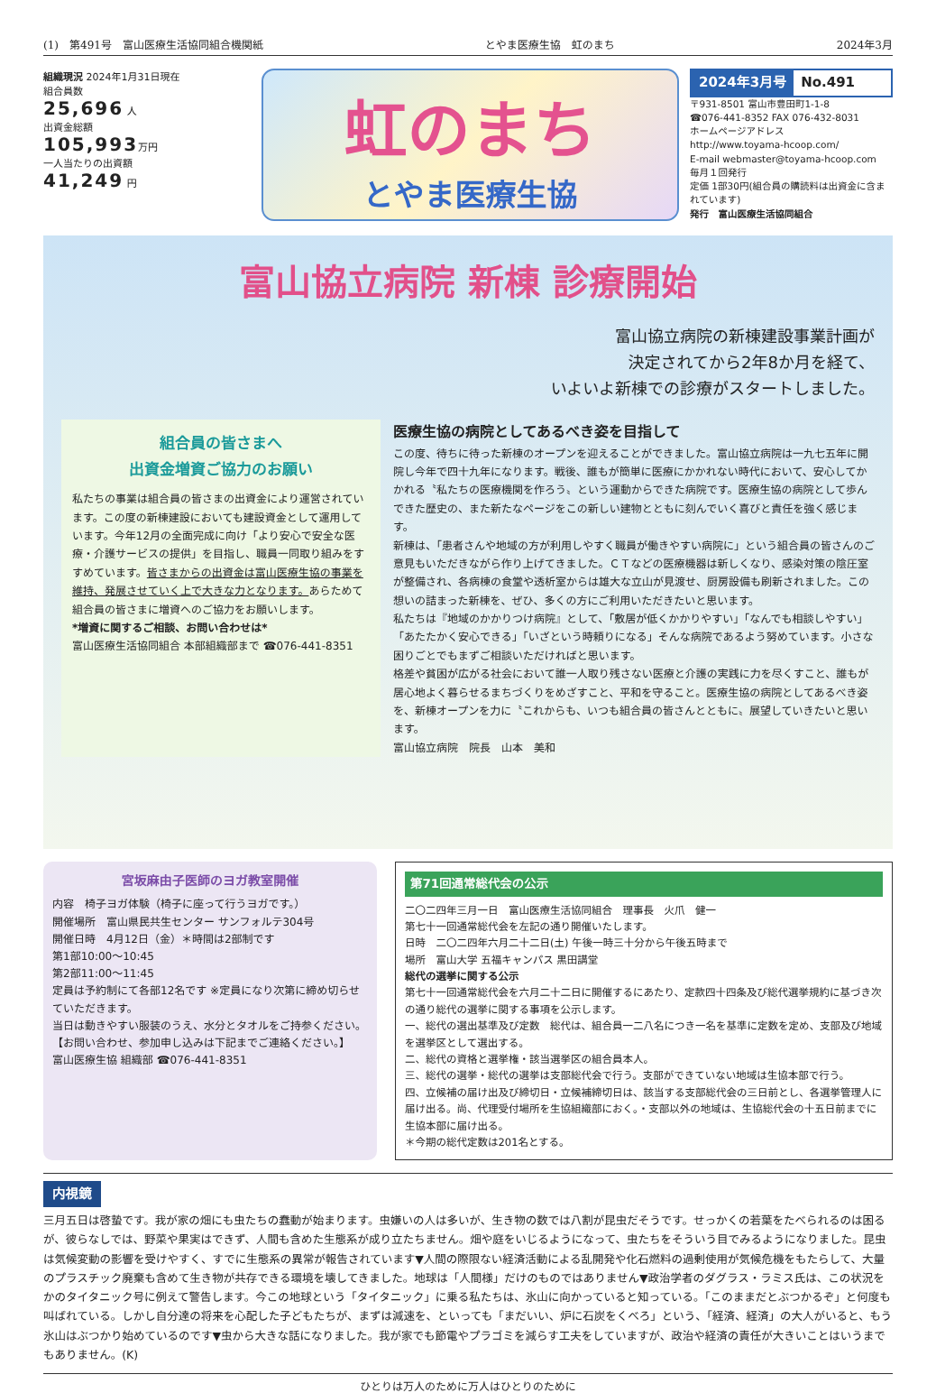(1)　第491号　富山医療生活協同組合機関紙 とやま医療生協　虹のまち 2024年3月
組織現況 2024年1月31日現在
組合員数
25,696 人
出資金総額
105,993万円
一人当たりの出資額
41,249 円
虹のまち
とやま医療生協
2024年3月号 No.491
〒931-8501 富山市豊田町1-1-8
☎076-441-8352 FAX 076-432-8031
ホームページアドレス
http://www.toyama-hcoop.com/
E-mail webmaster@toyama-hcoop.com
毎月１回発行
定価 1部30円(組合員の購読料は出資金に含まれています)
発行　富山医療生活協同組合
富山協立病院 新棟 診療開始
富山協立病院の新棟建設事業計画が
決定されてから2年8か月を経て、
いよいよ新棟での診療がスタートしました。
組合員の皆さまへ
出資金増資ご協力のお願い
私たちの事業は組合員の皆さまの出資金により運営されています。この度の新棟建設においても建設資金として運用しています。今年12月の全面完成に向け「より安心で安全な医療・介護サービスの提供」を目指し、職員一同取り組みをすすめています。皆さまからの出資金は富山医療生協の事業を維持、発展させていく上で大きな力となります。あらためて組合員の皆さまに増資へのご協力をお願いします。
*増資に関するご相談、お問い合わせは*
富山医療生活協同組合 本部組織部まで ☎076-441-8351
医療生協の病院としてあるべき姿を目指して
この度、待ちに待った新棟のオープンを迎えることができました。富山協立病院は一九七五年に開院し今年で四十九年になります。戦後、誰もが簡単に医療にかかれない時代において、安心してかかれる〝私たちの医療機関を作ろう〟という運動からできた病院です。医療生協の病院として歩んできた歴史の、また新たなページをこの新しい建物とともに刻んでいく喜びと責任を強く感じます。
新棟は、「患者さんや地域の方が利用しやすく職員が働きやすい病院に」という組合員の皆さんのご意見もいただきながら作り上げてきました。ＣＴなどの医療機器は新しくなり、感染対策の陰圧室が整備され、各病棟の食堂や透析室からは雄大な立山が見渡せ、厨房設備も刷新されました。この想いの詰まった新棟を、ぜひ、多くの方にご利用いただきたいと思います。
私たちは『地域のかかりつけ病院』として、「敷居が低くかかりやすい」「なんでも相談しやすい」「あたたかく安心できる」「いざという時頼りになる」そんな病院であるよう努めています。小さな困りごとでもまずご相談いただければと思います。
格差や貧困が広がる社会において誰一人取り残さない医療と介護の実践に力を尽くすこと、誰もが居心地よく暮らせるまちづくりをめざすこと、平和を守ること。医療生協の病院としてあるべき姿を、新棟オープンを力に〝これからも、いつも組合員の皆さんとともに〟展望していきたいと思います。
富山協立病院　院長　山本　美和
宮坂麻由子医師のヨガ教室開催
内容　椅子ヨガ体験（椅子に座って行うヨガです。）
開催場所　富山県民共生センター サンフォルテ304号
開催日時　4月12日（金）＊時間は2部制です
第1部10:00～10:45
第2部11:00～11:45
定員は予約制にて各部12名です ※定員になり次第に締め切らせていただきます。
当日は動きやすい服装のうえ、水分とタオルをご持参ください。
【お問い合わせ、参加申し込みは下記までご連絡ください。】
富山医療生協 組織部 ☎076-441-8351
第71回通常総代会の公示
二〇二四年三月一日　富山医療生活協同組合　理事長　火爪　健一
第七十一回通常総代会を左記の通り開催いたします。
日時　二〇二四年六月二十二日(土) 午後一時三十分から午後五時まで
場所　富山大学 五福キャンパス 黒田講堂
総代の選挙に関する公示
第七十一回通常総代会を六月二十二日に開催するにあたり、定款四十四条及び総代選挙規約に基づき次の通り総代の選挙に関する事項を公示します。
一、総代の選出基準及び定数　総代は、組合員一二八名につき一名を基準に定数を定め、支部及び地域を選挙区として選出する。
二、総代の資格と選挙権・該当選挙区の組合員本人。
三、総代の選挙・総代の選挙は支部総代会で行う。支部ができていない地域は生協本部で行う。
四、立候補の届け出及び締切日・立候補締切日は、該当する支部総代会の三日前とし、各選挙管理人に届け出る。尚、代理受付場所を生協組織部におく。・支部以外の地域は、生協総代会の十五日前までに生協本部に届け出る。
＊今期の総代定数は201名とする。
内視鏡
三月五日は啓蟄です。我が家の畑にも虫たちの蠢動が始まります。虫嫌いの人は多いが、生き物の数では八割が昆虫だそうです。せっかくの若葉をたべられるのは困るが、彼らなしでは、野菜や果実はできず、人間も含めた生態系が成り立たちません。畑や庭をいじるようになって、虫たちをそういう目でみるようになりました。昆虫は気候変動の影響を受けやすく、すでに生態系の異常が報告されています▼人間の際限ない経済活動による乱開発や化石燃料の過剰使用が気候危機をもたらして、大量のプラスチック廃棄も含めて生き物が共存できる環境を壊してきました。地球は「人間様」だけのものではありません▼政治学者のダグラス・ラミス氏は、この状況をかのタイタニック号に例えて警告します。今この地球という「タイタニック」に乗る私たちは、氷山に向かっていると知っている。「このままだとぶつかるぞ」と何度も叫ばれている。しかし自分達の将来を心配した子どもたちが、まずは減速を、といっても「まだいい、炉に石炭をくべろ」という、「経済、経済」の大人がいると、もう氷山はぶつかり始めているのです▼虫から大きな話になりました。我が家でも節電やプラゴミを減らす工夫をしていますが、政治や経済の責任が大きいことはいうまでもありません。(K)
ひとりは万人のために万人はひとりのために